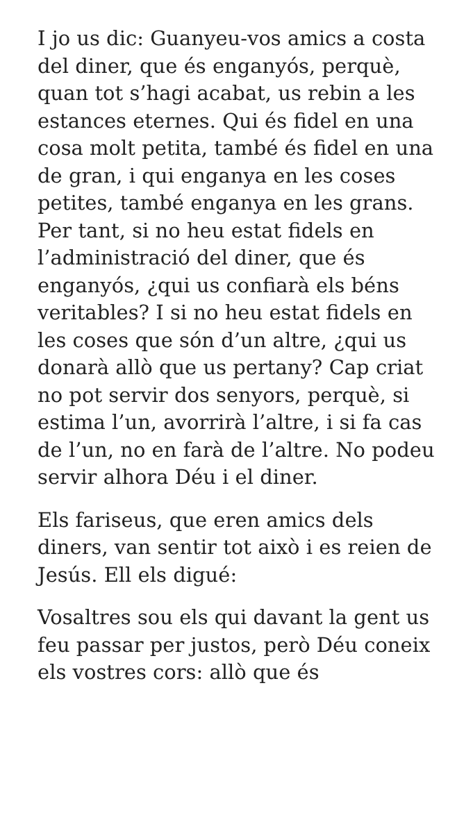I jo us dic: Guanyeu-vos amics a costa del diner, que és enganyós, perquè, quan tot s’hagi acabat, us rebin a les estances eternes. Qui és fidel en una cosa molt petita, també és fidel en una de gran, i qui enganya en les coses petites, també enganya en les grans. Per tant, si no heu estat fidels en l’administració del diner, que és enganyós, ¿qui us confiarà els béns veritables? I si no heu estat fidels en les coses que són d’un altre, ¿qui us donarà allò que us pertany? Cap criat no pot servir dos senyors, perquè, si estima l’un, avorrirà l’altre, i si fa cas de l’un, no en farà de l’altre. No podeu servir alhora Déu i el diner.
Els fariseus, que eren amics dels diners, van sentir tot això i es reien de Jesús. Ell els digué:
Vosaltres sou els qui davant la gent us feu passar per justos, però Déu coneix els vostres cors: allò que és